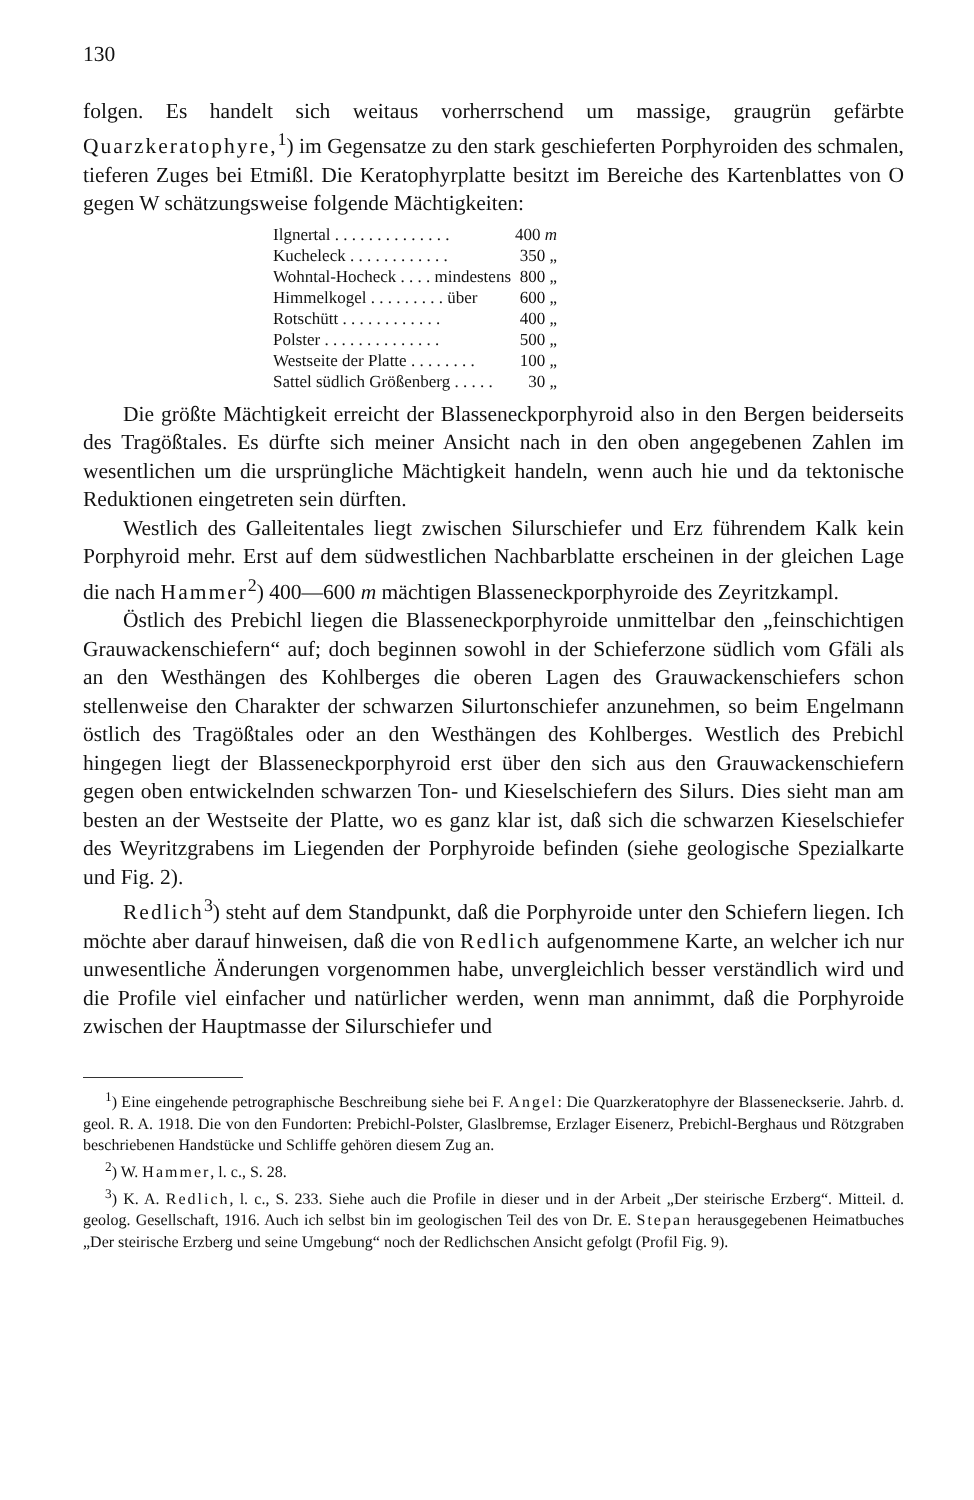130
folgen. Es handelt sich weitaus vorherrschend um massige, graugrün gefärbte Quarzkeratophyre,<sup>1</sup>) im Gegensatze zu den stark geschieferten Porphyroiden des schmalen, tieferen Zuges bei Etmißl. Die Keratophyrplatte besitzt im Bereiche des Kartenblattes von O gegen W schätzungsweise folgende Mächtigkeiten:
| Ilgnertal . . . . . . . . . . . . . . | 400 m |
| Kucheleck . . . . . . . . . . . . | 350 „ |
| Wohntal-Hocheck . . . . mindestens | 800 „ |
| Himmelkogel . . . . . . . . . über | 600 „ |
| Rotschütt . . . . . . . . . . . . | 400 „ |
| Polster . . . . . . . . . . . . . . | 500 „ |
| Westseite der Platte . . . . . . . . | 100 „ |
| Sattel südlich Größenberg . . . . . | 30 „ |
Die größte Mächtigkeit erreicht der Blasseneckporphyroid also in den Bergen beiderseits des Tragößtales. Es dürfte sich meiner Ansicht nach in den oben angegebenen Zahlen im wesentlichen um die ursprüngliche Mächtigkeit handeln, wenn auch hie und da tektonische Reduktionen eingetreten sein dürften.
Westlich des Galleitentales liegt zwischen Silurschiefer und Erz führendem Kalk kein Porphyroid mehr. Erst auf dem südwestlichen Nachbarblatte erscheinen in der gleichen Lage die nach Hammer<sup>2</sup>) 400—600 m mächtigen Blasseneckporphyroide des Zeyritzkampl.
Östlich des Prebichl liegen die Blasseneckporphyroide unmittelbar den „feinschichtigen Grauwackenschiefern“ auf; doch beginnen sowohl in der Schieferzone südlich vom Gfäli als an den Westhängen des Kohlberges die oberen Lagen des Grauwackenschiefers schon stellenweise den Charakter der schwarzen Silurtonschiefer anzunehmen, so beim Engelmann östlich des Tragößtales oder an den Westhängen des Kohlberges. Westlich des Prebichl hingegen liegt der Blasseneckporphyroid erst über den sich aus den Grauwackenschiefern gegen oben entwickelnden schwarzen Ton- und Kieselschiefern des Silurs. Dies sieht man am besten an der Westseite der Platte, wo es ganz klar ist, daß sich die schwarzen Kieselschiefer des Weyritzgrabens im Liegenden der Porphyroide befinden (siehe geologische Spezialkarte und Fig. 2).
Redlich<sup>3</sup>) steht auf dem Standpunkt, daß die Porphyroide unter den Schiefern liegen. Ich möchte aber darauf hinweisen, daß die von Redlich aufgenommene Karte, an welcher ich nur unwesentliche Änderungen vorgenommen habe, unvergleichlich besser verständlich wird und die Profile viel einfacher und natürlicher werden, wenn man annimmt, daß die Porphyroide zwischen der Hauptmasse der Silurschiefer und
<sup>1</sup>) Eine eingehende petrographische Beschreibung siehe bei F. Angel: Die Quarzkeratophyre der Blasseneckserie. Jahrb. d. geol. R. A. 1918. Die von den Fundorten: Prebichl-Polster, Glaslbremse, Erzlager Eisenerz, Prebichl-Berghaus und Rötzgraben beschriebenen Handstücke und Schliffe gehören diesem Zug an.
<sup>2</sup>) W. Hammer, l. c., S. 28.
<sup>3</sup>) K. A. Redlich, l. c., S. 233. Siehe auch die Profile in dieser und in der Arbeit „Der steirische Erzberg“. Mitteil. d. geolog. Gesellschaft, 1916. Auch ich selbst bin im geologischen Teil des von Dr. E. Stepan herausgegebenen Heimatbuches „Der steirische Erzberg und seine Umgebung“ noch der Redlichschen Ansicht gefolgt (Profil Fig. 9).